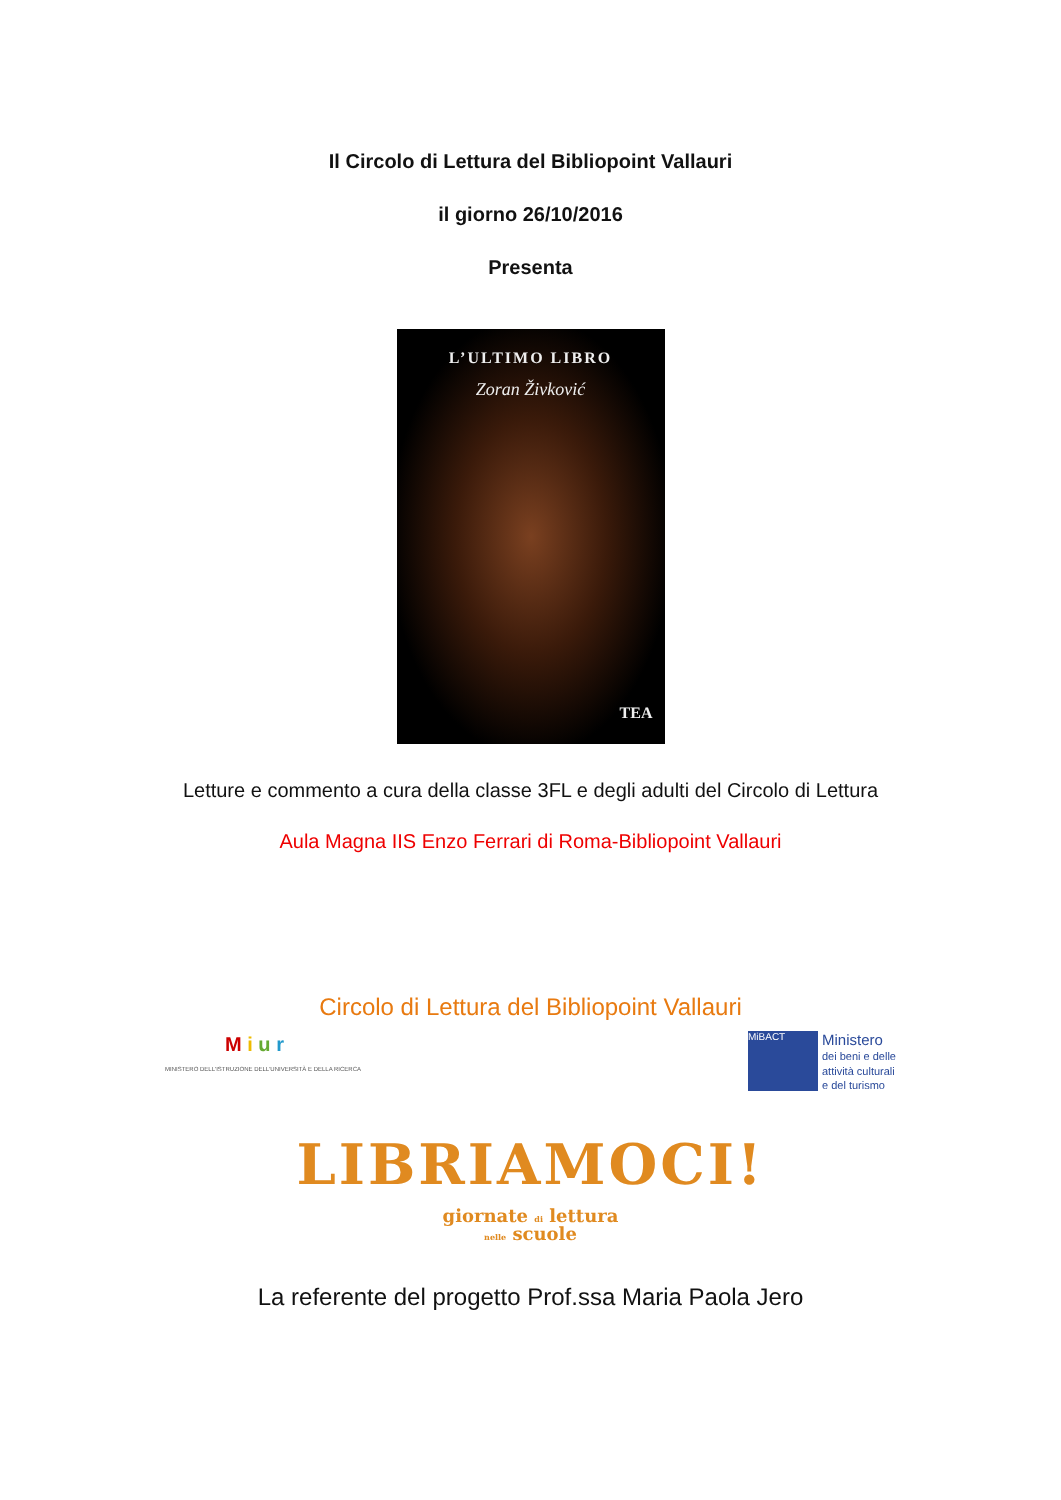Il Circolo di Lettura del Bibliopoint Vallauri
il giorno 26/10/2016
Presenta
L’ULTIMO LIBRO
Zoran Živković
TEA
Letture e commento a cura della classe 3FL e degli adulti del Circolo di Lettura
Aula Magna IIS Enzo Ferrari di Roma-Bibliopoint Vallauri
Circolo di Lettura del Bibliopoint Vallauri
M i u r
MINISTERO DELL'ISTRUZIONE DELL'UNIVERSITÀ E DELLA RICERCA
MiBACT
Ministero
dei beni e delle
attività culturali
e del turismo
LIBRIAMOCI!
giornate di lettura
nelle scuole
La referente del progetto Prof.ssa Maria Paola Jero